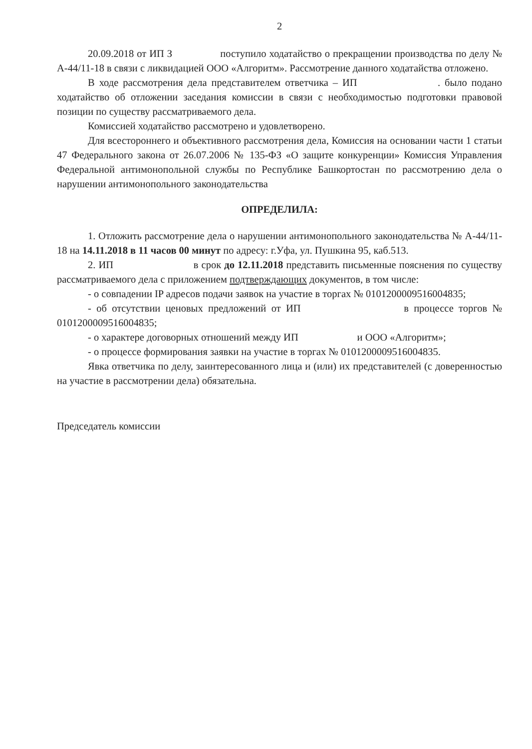2
20.09.2018 от ИП З поступило ходатайство о прекращении производства по делу № А-44/11-18 в связи с ликвидацией ООО «Алгоритм». Рассмотрение данного ходатайства отложено.
В ходе рассмотрения дела представителем ответчика – ИП . было подано ходатайство об отложении заседания комиссии в связи с необходимостью подготовки правовой позиции по существу рассматриваемого дела.
Комиссией ходатайство рассмотрено и удовлетворено.
Для всестороннего и объективного рассмотрения дела, Комиссия на основании части 1 статьи 47 Федерального закона от 26.07.2006 № 135-ФЗ «О защите конкуренции» Комиссия Управления Федеральной антимонопольной службы по Республике Башкортостан по рассмотрению дела о нарушении антимонопольного законодательства
ОПРЕДЕЛИЛА:
1. Отложить рассмотрение дела о нарушении антимонопольного законодательства № А-44/11-18 на 14.11.2018 в 11 часов 00 минут по адресу: г.Уфа, ул. Пушкина 95, каб.513.
2. ИП в срок до 12.11.2018 представить письменные пояснения по существу рассматриваемого дела с приложением подтверждающих документов, в том числе:
- о совпадении IP адресов подачи заявок на участие в торгах № 0101200009516004835;
- об отсутствии ценовых предложений от ИП в процессе торгов № 0101200009516004835;
- о характере договорных отношений между ИП и ООО «Алгоритм»;
- о процессе формирования заявки на участие в торгах № 0101200009516004835.
Явка ответчика по делу, заинтересованного лица и (или) их представителей (с доверенностью на участие в рассмотрении дела) обязательна.
Председатель комиссии